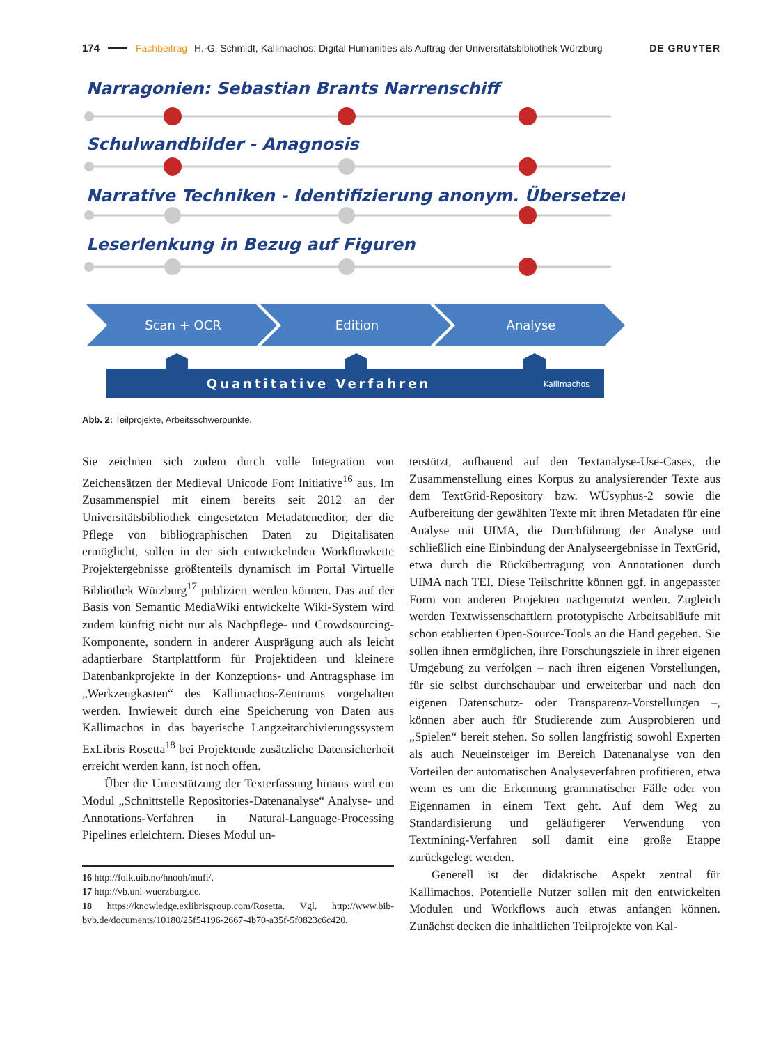174 Fachbeitrag H.-G. Schmidt, Kallimachos: Digital Humanities als Auftrag der Universitätsbibliothek Würzburg DE GRUYTER
Narragonien: Sebastian Brants Narrenschiff
Schulwandbilder - Anagnosis
Narrative Techniken - Identifizierung anonym. Übersetzer
Leserlenkung in Bezug auf Figuren
Scan + OCR
Edition
Analyse
Quantitative Verfahren
Kallimachos
Abb. 2: Teilprojekte, Arbeitsschwerpunkte.
Sie zeichnen sich zudem durch volle Integration von Zeichensätzen der Medieval Unicode Font Initiative<sup>16</sup> aus. Im Zusammenspiel mit einem bereits seit 2012 an der Universitätsbibliothek eingesetzten Metadateneditor, der die Pflege von bibliographischen Daten zu Digitalisaten ermöglicht, sollen in der sich entwickelnden Workflowkette Projektergebnisse größtenteils dynamisch im Portal Virtuelle Bibliothek Würzburg<sup>17</sup> publiziert werden können. Das auf der Basis von Semantic MediaWiki entwickelte Wiki-System wird zudem künftig nicht nur als Nachpflege- und Crowdsourcing-Komponente, sondern in anderer Ausprägung auch als leicht adaptierbare Startplattform für Projektideen und kleinere Datenbankprojekte in der Konzeptions- und Antragsphase im „Werkzeugkasten“ des Kallimachos-Zentrums vorgehalten werden. Inwieweit durch eine Speicherung von Daten aus Kallimachos in das bayerische Langzeitarchivierungssystem ExLibris Rosetta<sup>18</sup> bei Projektende zusätzliche Datensicherheit erreicht werden kann, ist noch offen.
Über die Unterstützung der Texterfassung hinaus wird ein Modul „Schnittstelle Repositories-Datenanalyse“ Analyse- und Annotations-Verfahren in Natural-Language-Processing Pipelines erleichtern. Dieses Modul un-
16 http://folk.uib.no/hnooh/mufi/.
17 http://vb.uni-wuerzburg.de.
18 https://knowledge.exlibrisgroup.com/Rosetta. Vgl. http://www.bib-bvb.de/documents/10180/25f54196-2667-4b70-a35f-5f0823c6c420.
terstützt, aufbauend auf den Textanalyse-Use-Cases, die Zusammenstellung eines Korpus zu analysierender Texte aus dem TextGrid-Repository bzw. WÜsyphus-2 sowie die Aufbereitung der gewählten Texte mit ihren Metadaten für eine Analyse mit UIMA, die Durchführung der Analyse und schließlich eine Einbindung der Analyseergebnisse in TextGrid, etwa durch die Rückübertragung von Annotationen durch UIMA nach TEI. Diese Teilschritte können ggf. in angepasster Form von anderen Projekten nachgenutzt werden. Zugleich werden Textwissenschaftlern prototypische Arbeitsabläufe mit schon etablierten Open-Source-Tools an die Hand gegeben. Sie sollen ihnen ermöglichen, ihre Forschungsziele in ihrer eigenen Umgebung zu verfolgen – nach ihren eigenen Vorstellungen, für sie selbst durchschaubar und erweiterbar und nach den eigenen Datenschutz- oder Transparenz-Vorstellungen –, können aber auch für Studierende zum Ausprobieren und „Spielen“ bereit stehen. So sollen langfristig sowohl Experten als auch Neueinsteiger im Bereich Datenanalyse von den Vorteilen der automatischen Analyseverfahren profitieren, etwa wenn es um die Erkennung grammatischer Fälle oder von Eigennamen in einem Text geht. Auf dem Weg zu Standardisierung und geläufigerer Verwendung von Textmining-Verfahren soll damit eine große Etappe zurückgelegt werden.
Generell ist der didaktische Aspekt zentral für Kallimachos. Potentielle Nutzer sollen mit den entwickelten Modulen und Workflows auch etwas anfangen können. Zunächst decken die inhaltlichen Teilprojekte von Kal-